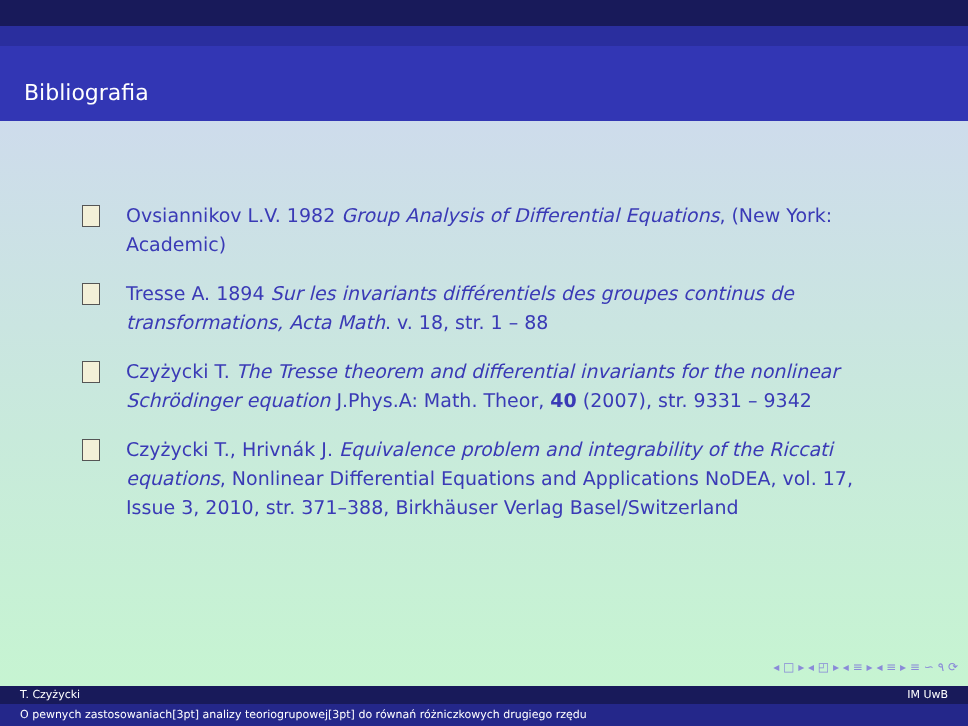Bibliografia
Ovsiannikov L.V. 1982 Group Analysis of Differential Equations, (New York: Academic)
Tresse A. 1894 Sur les invariants différentiels des groupes continus de transformations, Acta Math. v. 18, str. 1 – 88
Czyżycki T. The Tresse theorem and differential invariants for the nonlinear Schrödinger equation J.Phys.A: Math. Theor, 40 (2007), str. 9331 – 9342
Czyżycki T., Hrivnák J. Equivalence problem and integrability of the Riccati equations, Nonlinear Differential Equations and Applications NoDEA, vol. 17, Issue 3, 2010, str. 371–388, Birkhäuser Verlag Basel/Switzerland
◂ □ ▸ ◂ ◰ ▸ ◂ ≡ ▸ ◂ ≡ ▸ ≡ ∽ ۹ ⟳
T. Czyżycki IM UwB
O pewnych zastosowaniach[3pt] analizy teoriogrupowej[3pt] do równań różniczkowych drugiego rzędu